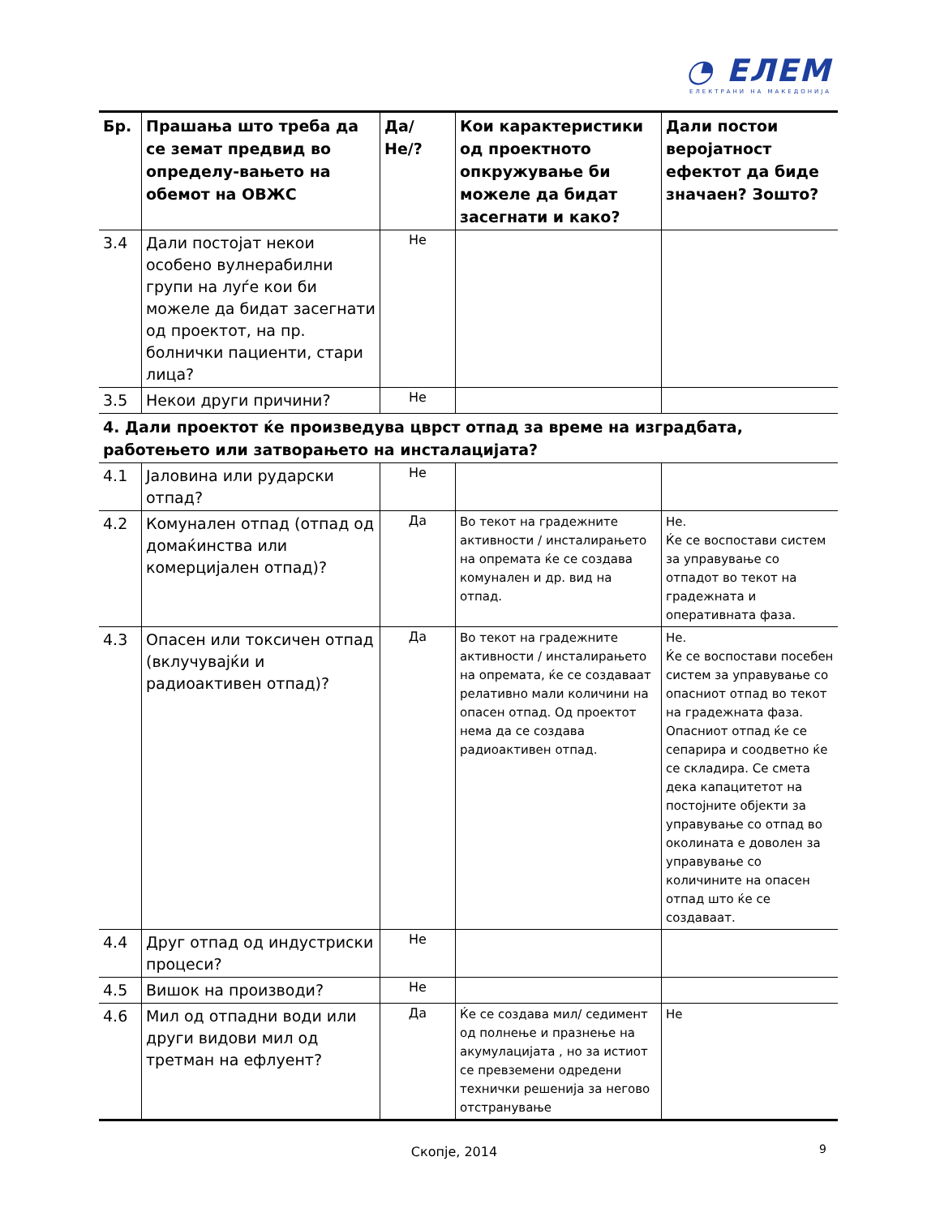◔ ЕЛЕМ
ЕЛЕКТРАНИ НА МАКЕДОНИЈА
| Бр. | Прашања што треба да се земат предвид во определу-вањето на обемот на ОВЖС | Да/Не/? | Кои карактеристики од проектното опкружување би можеле да бидат засегнати и како? | Дали постои веројатност ефектот да биде значаен? Зошто? |
| --- | --- | --- | --- | --- |
| 3.4 | Дали постојат некои особено вулнерабилни групи на луѓе кои би можеле да бидат засегнати од проектот, на пр. болнички пациенти, стари лица? | Не | | |
| 3.5 | Некои други причини? | Не | | |
| 4. Дали проектот ќе произведува цврст отпад за време на изградбата, работењето или затворањето на инсталацијата? | | | | |
| 4.1 | Јаловина или рударски отпад? | Не | | |
| 4.2 | Комунален отпад (отпад од домаќинства или комерцијален отпад)? | Да | Во текот на градежните активности / инсталирањето на опремата ќе се создава комунален и др. вид на отпад. | Не. Ќе се воспостави систем за управување со отпадот во текот на градежната и оперативната фаза. |
| 4.3 | Опасен или токсичен отпад (вклучувајќи и радиоактивен отпад)? | Да | Во текот на градежните активности / инсталирањето на опремата, ќе се создаваат релативно мали количини на опасен отпад. Од проектот нема да се создава радиоактивен отпад. | Не. Ќе се воспостави посебен систем за управување со опасниот отпад во текот на градежната фаза. Опасниот отпад ќе се сепарира и соодветно ќе се складира. Се смета дека капацитетот на постојните објекти за управување со отпад во околината е доволен за управување со количините на опасен отпад што ќе се создаваат. |
| 4.4 | Друг отпад од индустриски процеси? | Не | | |
| 4.5 | Вишок на производи? | Не | | |
| 4.6 | Мил од отпадни води или други видови мил од третман на ефлуент? | Да | Ќе се создава мил/ седимент од полнење и празнење на акумулацијата , но за истиот се превземени одредени технички решенија за негово отстранување | Не |
Скопје, 2014 9